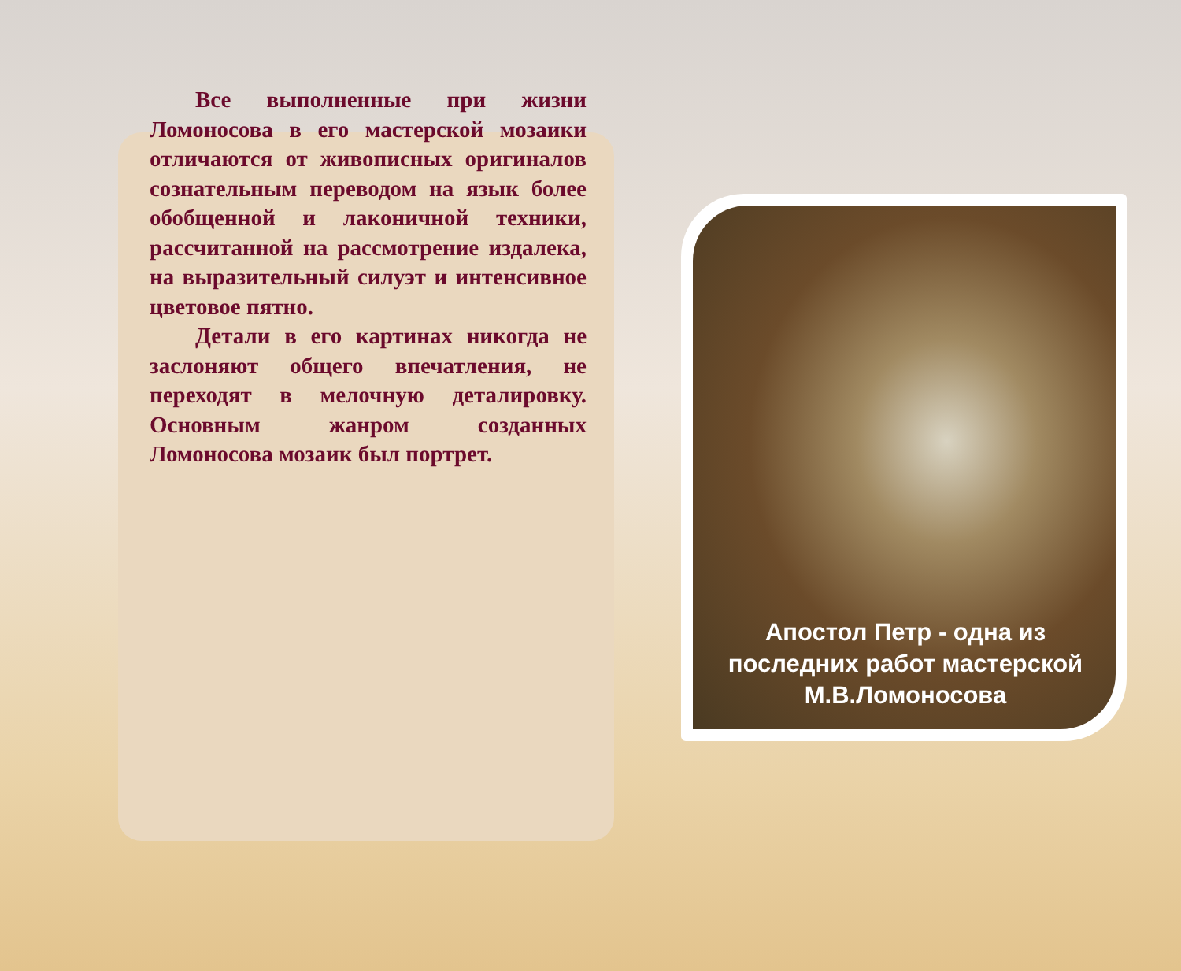Все выполненные при жизни Ломоносова в его мастерской мозаики отличаются от живописных оригиналов сознательным переводом на язык более обобщенной и лаконичной техники, рассчитанной на рассмотрение издалека, на выразительный силуэт и интенсивное цветовое пятно.
Детали в его картинах никогда не заслоняют общего впечатления, не переходят в мелочную деталировку. Основным жанром созданных Ломоносова мозаик был портрет.
Апостол Петр - одна из последних работ мастерской М.В.Ломоносова